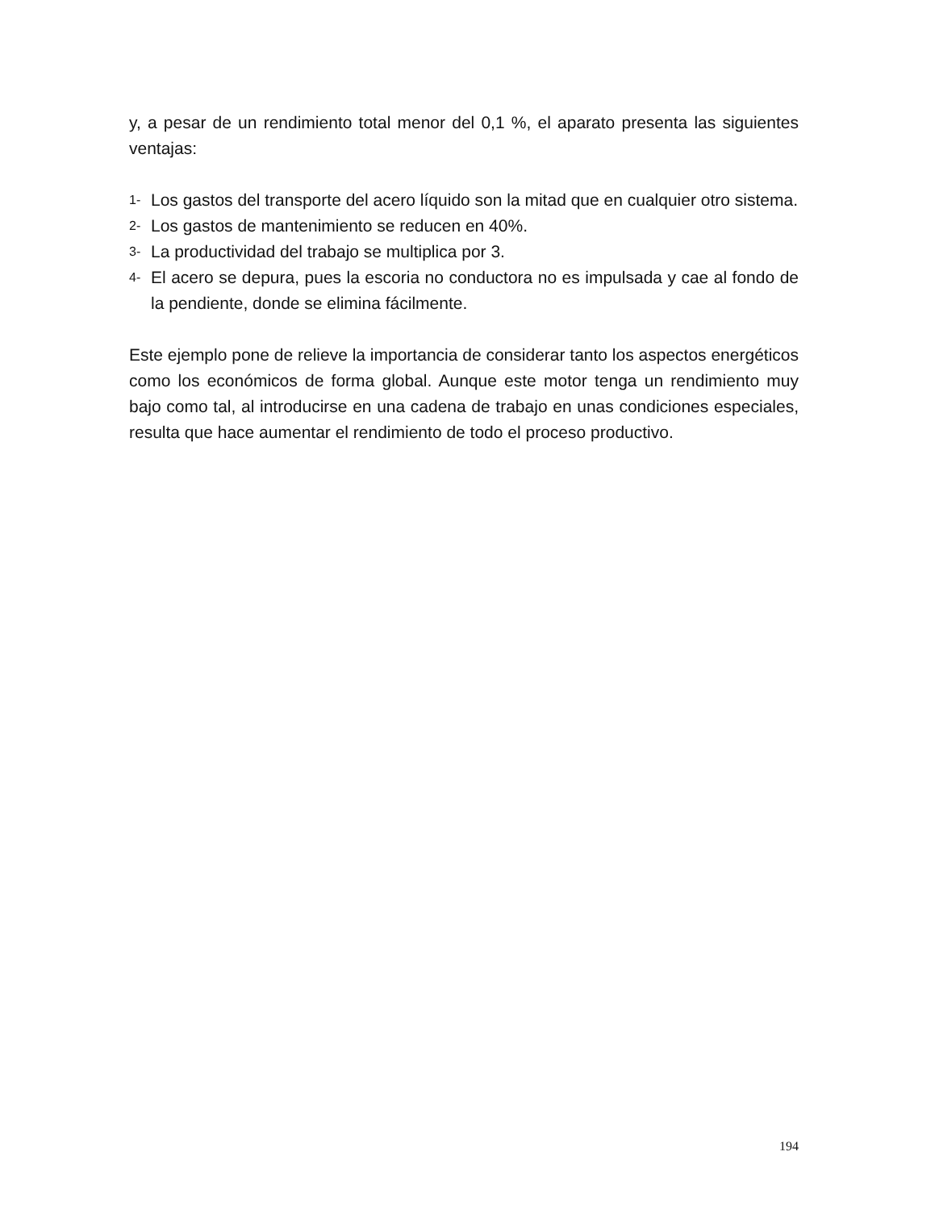y, a pesar de un rendimiento total menor del 0,1 %, el aparato presenta las siguientes ventajas:
1- Los gastos del transporte del acero líquido son la mitad que en cualquier otro sistema.
2- Los gastos de mantenimiento se reducen en 40%.
3- La productividad del trabajo se multiplica por 3.
4- El acero se depura, pues la escoria no conductora no es impulsada y cae al fondo de la pendiente, donde se elimina fácilmente.
Este ejemplo pone de relieve la importancia de considerar tanto los aspectos energéticos como los económicos de forma global. Aunque este motor tenga un rendimiento muy bajo como tal, al introducirse en una cadena de trabajo en unas condiciones especiales, resulta que hace aumentar el rendimiento de todo el proceso productivo.
194